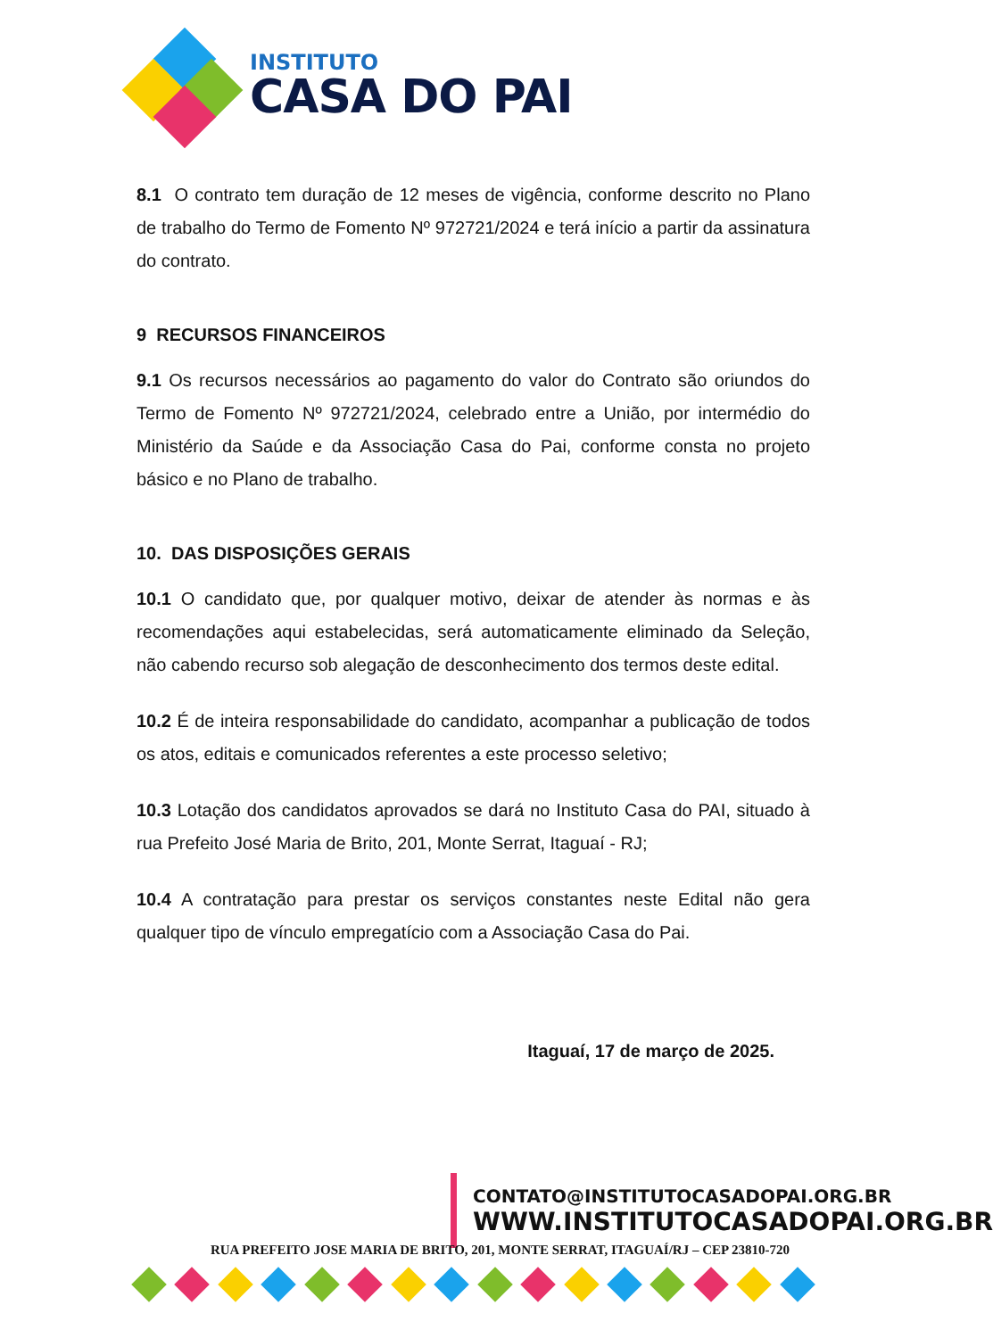INSTITUTO
CASA DO PAI
8.1 O contrato tem duração de 12 meses de vigência, conforme descrito no Plano de trabalho do Termo de Fomento Nº 972721/2024 e terá início a partir da assinatura do contrato.
9 RECURSOS FINANCEIROS
9.1 Os recursos necessários ao pagamento do valor do Contrato são oriundos do Termo de Fomento Nº 972721/2024, celebrado entre a União, por intermédio do Ministério da Saúde e da Associação Casa do Pai, conforme consta no projeto básico e no Plano de trabalho.
10. DAS DISPOSIÇÕES GERAIS
10.1 O candidato que, por qualquer motivo, deixar de atender às normas e às recomendações aqui estabelecidas, será automaticamente eliminado da Seleção, não cabendo recurso sob alegação de desconhecimento dos termos deste edital.
10.2 É de inteira responsabilidade do candidato, acompanhar a publicação de todos os atos, editais e comunicados referentes a este processo seletivo;
10.3 Lotação dos candidatos aprovados se dará no Instituto Casa do PAI, situado à rua Prefeito José Maria de Brito, 201, Monte Serrat, Itaguaí - RJ;
10.4 A contratação para prestar os serviços constantes neste Edital não gera qualquer tipo de vínculo empregatício com a Associação Casa do Pai.
Itaguaí, 17 de março de 2025.
CONTATO@INSTITUTOCASADOPAI.ORG.BR
WWW.INSTITUTOCASADOPAI.ORG.BR
RUA PREFEITO JOSE MARIA DE BRITO, 201, MONTE SERRAT, ITAGUAÍ/RJ – CEP 23810-720